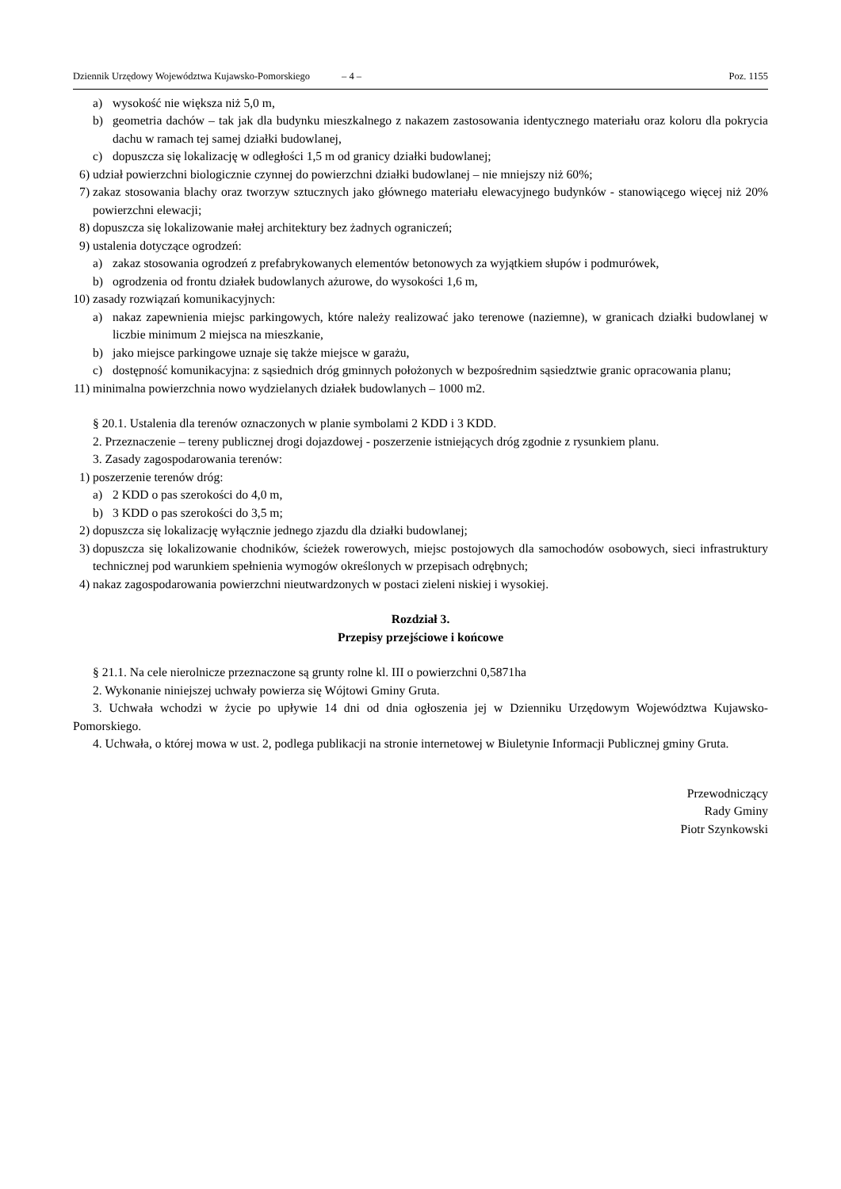Dziennik Urzędowy Województwa Kujawsko-Pomorskiego – 4 – Poz. 1155
a) wysokość nie większa niż 5,0 m,
b) geometria dachów – tak jak dla budynku mieszkalnego z nakazem zastosowania identycznego materiału oraz koloru dla pokrycia dachu w ramach tej samej działki budowlanej,
c) dopuszcza się lokalizację w odległości 1,5 m od granicy działki budowlanej;
6) udział powierzchni biologicznie czynnej do powierzchni działki budowlanej – nie mniejszy niż 60%;
7) zakaz stosowania blachy oraz tworzyw sztucznych jako głównego materiału elewacyjnego budynków - stanowiącego więcej niż 20% powierzchni elewacji;
8) dopuszcza się lokalizowanie małej architektury bez żadnych ograniczeń;
9) ustalenia dotyczące ogrodzeń:
a) zakaz stosowania ogrodzeń z prefabrykowanych elementów betonowych za wyjątkiem słupów i podmurówek,
b) ogrodzenia od frontu działek budowlanych ażurowe, do wysokości 1,6 m,
10) zasady rozwiązań komunikacyjnych:
a) nakaz zapewnienia miejsc parkingowych, które należy realizować jako terenowe (naziemne), w granicach działki budowlanej w liczbie minimum 2 miejsca na mieszkanie,
b) jako miejsce parkingowe uznaje się także miejsce w garażu,
c) dostępność komunikacyjna: z sąsiednich dróg gminnych położonych w bezpośrednim sąsiedztwie granic opracowania planu;
11) minimalna powierzchnia nowo wydzielanych działek budowlanych – 1000 m2.
§ 20.1. Ustalenia dla terenów oznaczonych w planie symbolami 2 KDD i 3 KDD.
2. Przeznaczenie – tereny publicznej drogi dojazdowej - poszerzenie istniejących dróg zgodnie z rysunkiem planu.
3. Zasady zagospodarowania terenów:
1) poszerzenie terenów dróg:
a) 2 KDD o pas szerokości do 4,0 m,
b) 3 KDD o pas szerokości do 3,5 m;
2) dopuszcza się lokalizację wyłącznie jednego zjazdu dla działki budowlanej;
3) dopuszcza się lokalizowanie chodników, ścieżek rowerowych, miejsc postojowych dla samochodów osobowych, sieci infrastruktury technicznej pod warunkiem spełnienia wymogów określonych w przepisach odrębnych;
4) nakaz zagospodarowania powierzchni nieutwardzonych w postaci zieleni niskiej i wysokiej.
Rozdział 3.
Przepisy przejściowe i końcowe
§ 21.1. Na cele nierolnicze przeznaczone są grunty rolne kl. III o powierzchni 0,5871ha
2. Wykonanie niniejszej uchwały powierza się Wójtowi Gminy Gruta.
3. Uchwała wchodzi w życie po upływie 14 dni od dnia ogłoszenia jej w Dzienniku Urzędowym Województwa Kujawsko-Pomorskiego.
4. Uchwała, o której mowa w ust. 2, podlega publikacji na stronie internetowej w Biuletynie Informacji Publicznej gminy Gruta.
Przewodniczący
Rady Gminy
Piotr Szynkowski